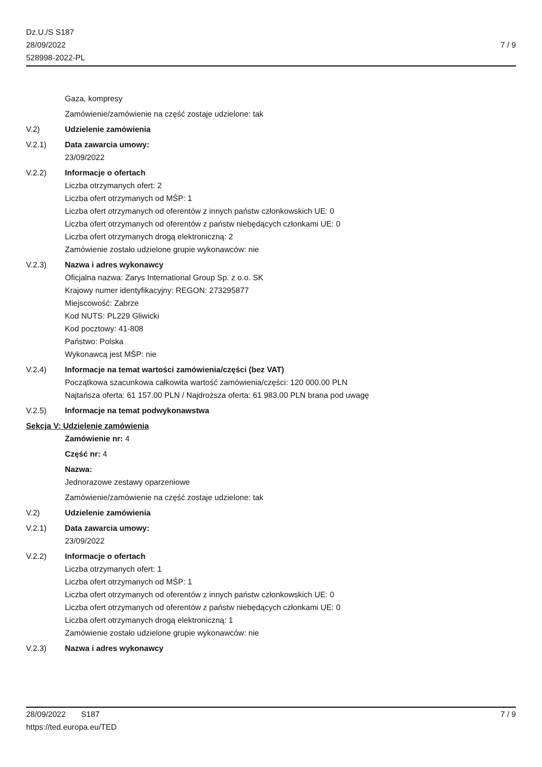Dz.U./S S187
28/09/2022
528998-2022-PL
7 / 9
Gaza, kompresy
Zamówienie/zamówienie na część zostaje udzielone: tak
V.2) Udzielenie zamówienia
V.2.1) Data zawarcia umowy:
23/09/2022
V.2.2) Informacje o ofertach
Liczba otrzymanych ofert: 2
Liczba ofert otrzymanych od MŚP: 1
Liczba ofert otrzymanych od oferentów z innych państw członkowskich UE: 0
Liczba ofert otrzymanych od oferentów z państw niebędących członkami UE: 0
Liczba ofert otrzymanych drogą elektroniczną: 2
Zamówienie zostało udzielone grupie wykonawców: nie
V.2.3) Nazwa i adres wykonawcy
Oficjalna nazwa: Zarys International Group Sp. z o.o. SK
Krajowy numer identyfikacyjny: REGON: 273295877
Miejscowość: Zabrze
Kod NUTS: PL229 Gliwicki
Kod pocztowy: 41-808
Państwo: Polska
Wykonawcą jest MŚP: nie
V.2.4) Informacje na temat wartości zamówienia/części (bez VAT)
Początkowa szacunkowa całkowita wartość zamówienia/części: 120 000.00 PLN
Najtańsza oferta: 61 157.00 PLN / Najdroższa oferta: 61 983.00 PLN brana pod uwagę
V.2.5) Informacje na temat podwykonawstwa
Sekcja V: Udzielenie zamówienia
Zamówienie nr: 4
Część nr: 4
Nazwa:
Jednorazowe zestawy oparzeniowe
Zamówienie/zamówienie na część zostaje udzielone: tak
V.2) Udzielenie zamówienia
V.2.1) Data zawarcia umowy:
23/09/2022
V.2.2) Informacje o ofertach
Liczba otrzymanych ofert: 1
Liczba ofert otrzymanych od MŚP: 1
Liczba ofert otrzymanych od oferentów z innych państw członkowskich UE: 0
Liczba ofert otrzymanych od oferentów z państw niebędących członkami UE: 0
Liczba ofert otrzymanych drogą elektroniczną: 1
Zamówienie zostało udzielone grupie wykonawców: nie
V.2.3) Nazwa i adres wykonawcy
28/09/2022 S187
https://ted.europa.eu/TED
7 / 9